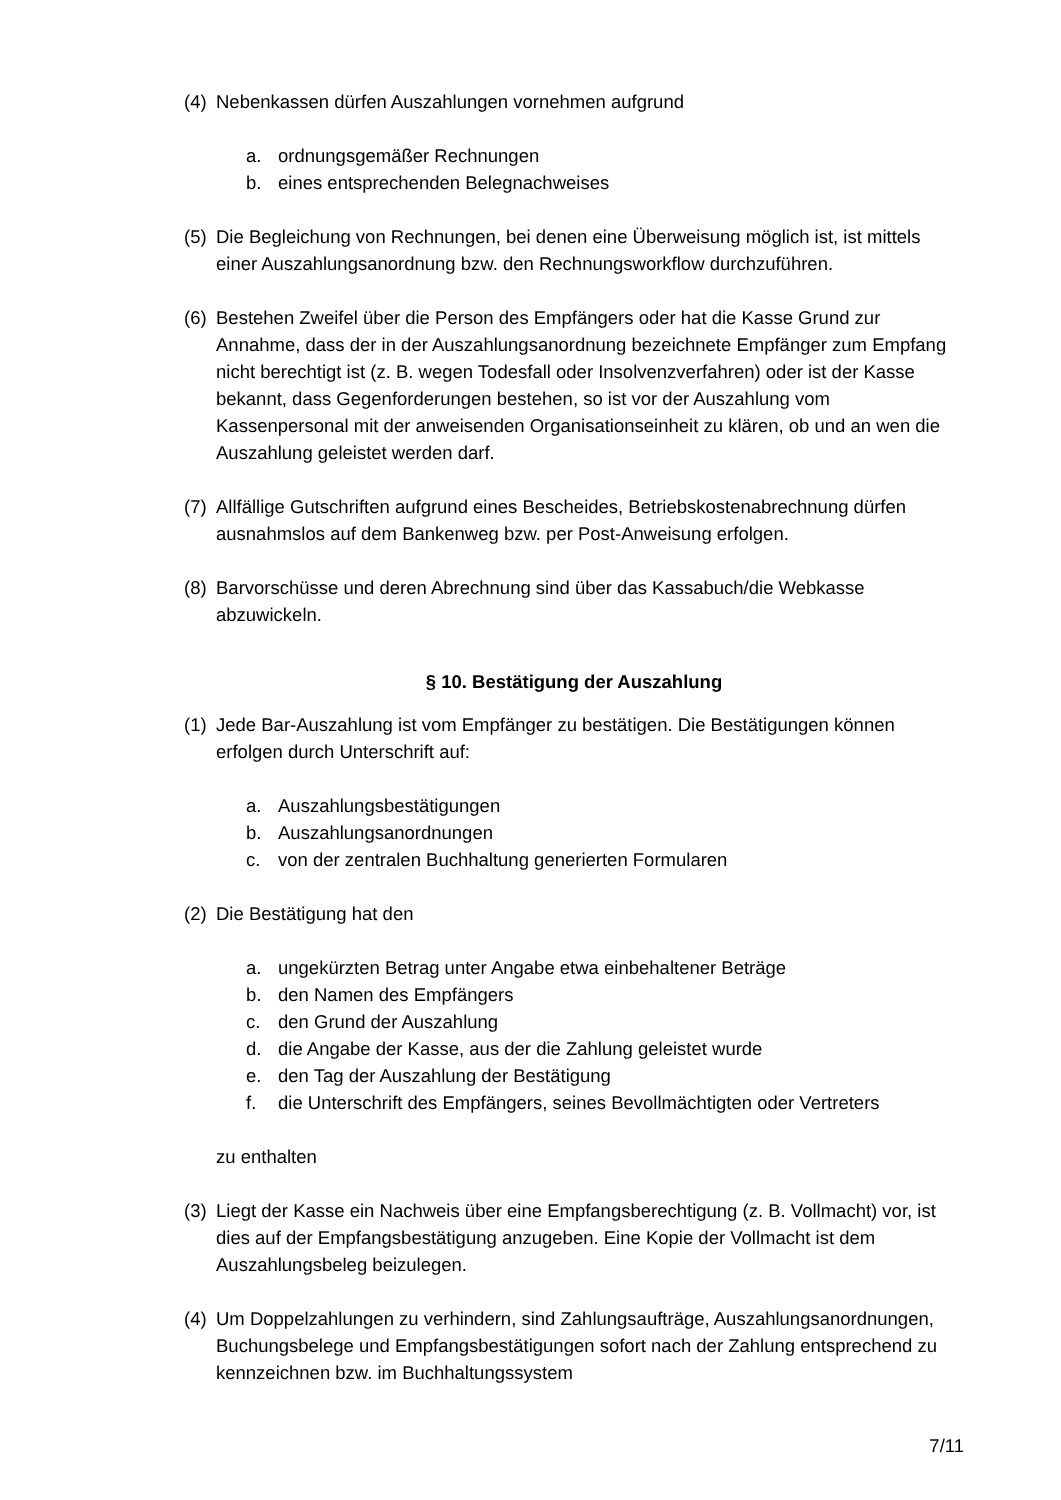(4) Nebenkassen dürfen Auszahlungen vornehmen aufgrund
a. ordnungsgemäßer Rechnungen
b. eines entsprechenden Belegnachweises
(5) Die Begleichung von Rechnungen, bei denen eine Überweisung möglich ist, ist mittels einer Auszahlungsanordnung bzw. den Rechnungsworkflow durchzuführen.
(6) Bestehen Zweifel über die Person des Empfängers oder hat die Kasse Grund zur Annahme, dass der in der Auszahlungsanordnung bezeichnete Empfänger zum Empfang nicht berechtigt ist (z. B. wegen Todesfall oder Insolvenzverfahren) oder ist der Kasse bekannt, dass Gegenforderungen bestehen, so ist vor der Auszahlung vom Kassenpersonal mit der anweisenden Organisationseinheit zu klären, ob und an wen die Auszahlung geleistet werden darf.
(7) Allfällige Gutschriften aufgrund eines Bescheides, Betriebskostenabrechnung dürfen ausnahmslos auf dem Bankenweg bzw. per Post-Anweisung erfolgen.
(8) Barvorschüsse und deren Abrechnung sind über das Kassabuch/die Webkasse abzuwickeln.
§ 10. Bestätigung der Auszahlung
(1) Jede Bar-Auszahlung ist vom Empfänger zu bestätigen. Die Bestätigungen können erfolgen durch Unterschrift auf:
a. Auszahlungsbestätigungen
b. Auszahlungsanordnungen
c. von der zentralen Buchhaltung generierten Formularen
(2) Die Bestätigung hat den
a. ungekürzten Betrag unter Angabe etwa einbehaltener Beträge
b. den Namen des Empfängers
c. den Grund der Auszahlung
d. die Angabe der Kasse, aus der die Zahlung geleistet wurde
e. den Tag der Auszahlung der Bestätigung
f. die Unterschrift des Empfängers, seines Bevollmächtigten oder Vertreters
zu enthalten
(3) Liegt der Kasse ein Nachweis über eine Empfangsberechtigung (z. B. Vollmacht) vor, ist dies auf der Empfangsbestätigung anzugeben. Eine Kopie der Vollmacht ist dem Auszahlungsbeleg beizulegen.
(4) Um Doppelzahlungen zu verhindern, sind Zahlungsaufträge, Auszahlungsanordnungen, Buchungsbelege und Empfangsbestätigungen sofort nach der Zahlung entsprechend zu kennzeichnen bzw. im Buchhaltungssystem
7/11